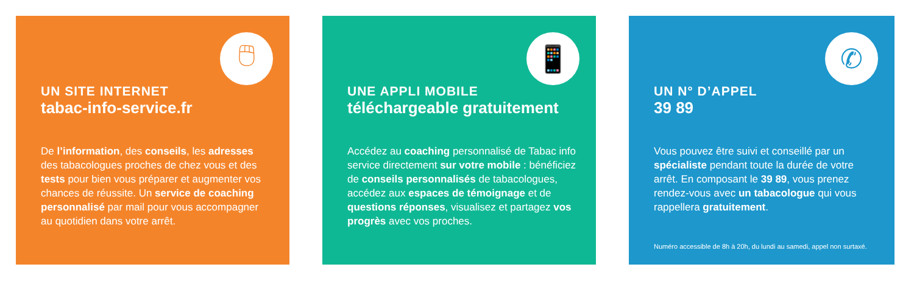🖱
UN SITE INTERNET
tabac-info-service.fr
De l’information, des conseils, les adresses des tabacologues proches de chez vous et des tests pour bien vous préparer et augmenter vos chances de réussite. Un service de coaching personnalisé par mail pour vous accompagner au quotidien dans votre arrêt.
📱
UNE APPLI MOBILE
téléchargeable gratuitement
Accédez au coaching personnalisé de Tabac info service directement sur votre mobile : bénéficiez de conseils personnalisés de tabacologues, accédez aux espaces de témoignage et de questions réponses, visualisez et partagez vos progrès avec vos proches.
✆
UN N° D’APPEL
39 89
Vous pouvez être suivi et conseillé par un spécialiste pendant toute la durée de votre arrêt. En composant le 39 89, vous prenez rendez-vous avec un tabacologue qui vous rappellera gratuitement.
Numéro accessible de 8h à 20h, du lundi au samedi, appel non surtaxé.